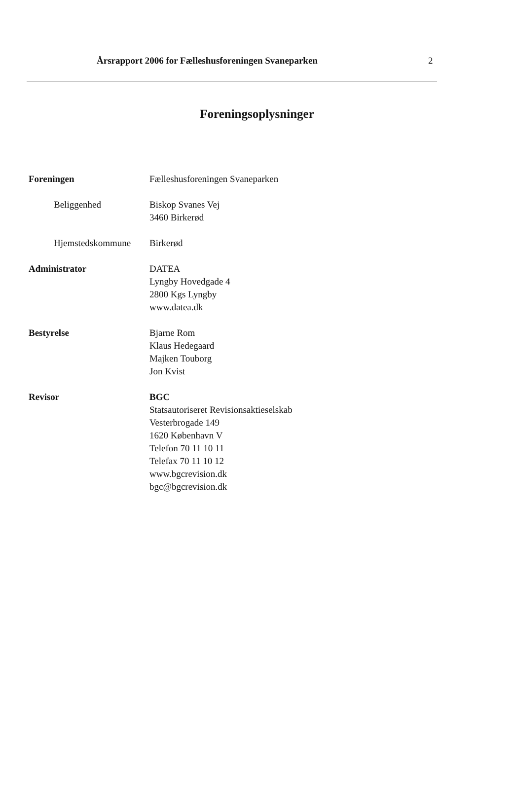Årsrapport 2006 for Fælleshusforeningen Svaneparken 2
Foreningsoplysninger
Foreningen Fælleshusforeningen Svaneparken
Beliggenhed Biskop Svanes Vej
3460 Birkerød
Hjemstedskommune Birkerød
Administrator DATEA
Lyngby Hovedgade 4
2800 Kgs Lyngby
www.datea.dk
Bestyrelse Bjarne Rom
Klaus Hedegaard
Majken Touborg
Jon Kvist
Revisor BGC
Statsautoriseret Revisionsaktieselskab
Vesterbrogade 149
1620 København V
Telefon 70 11 10 11
Telefax 70 11 10 12
www.bgcrevision.dk
bgc@bgcrevision.dk